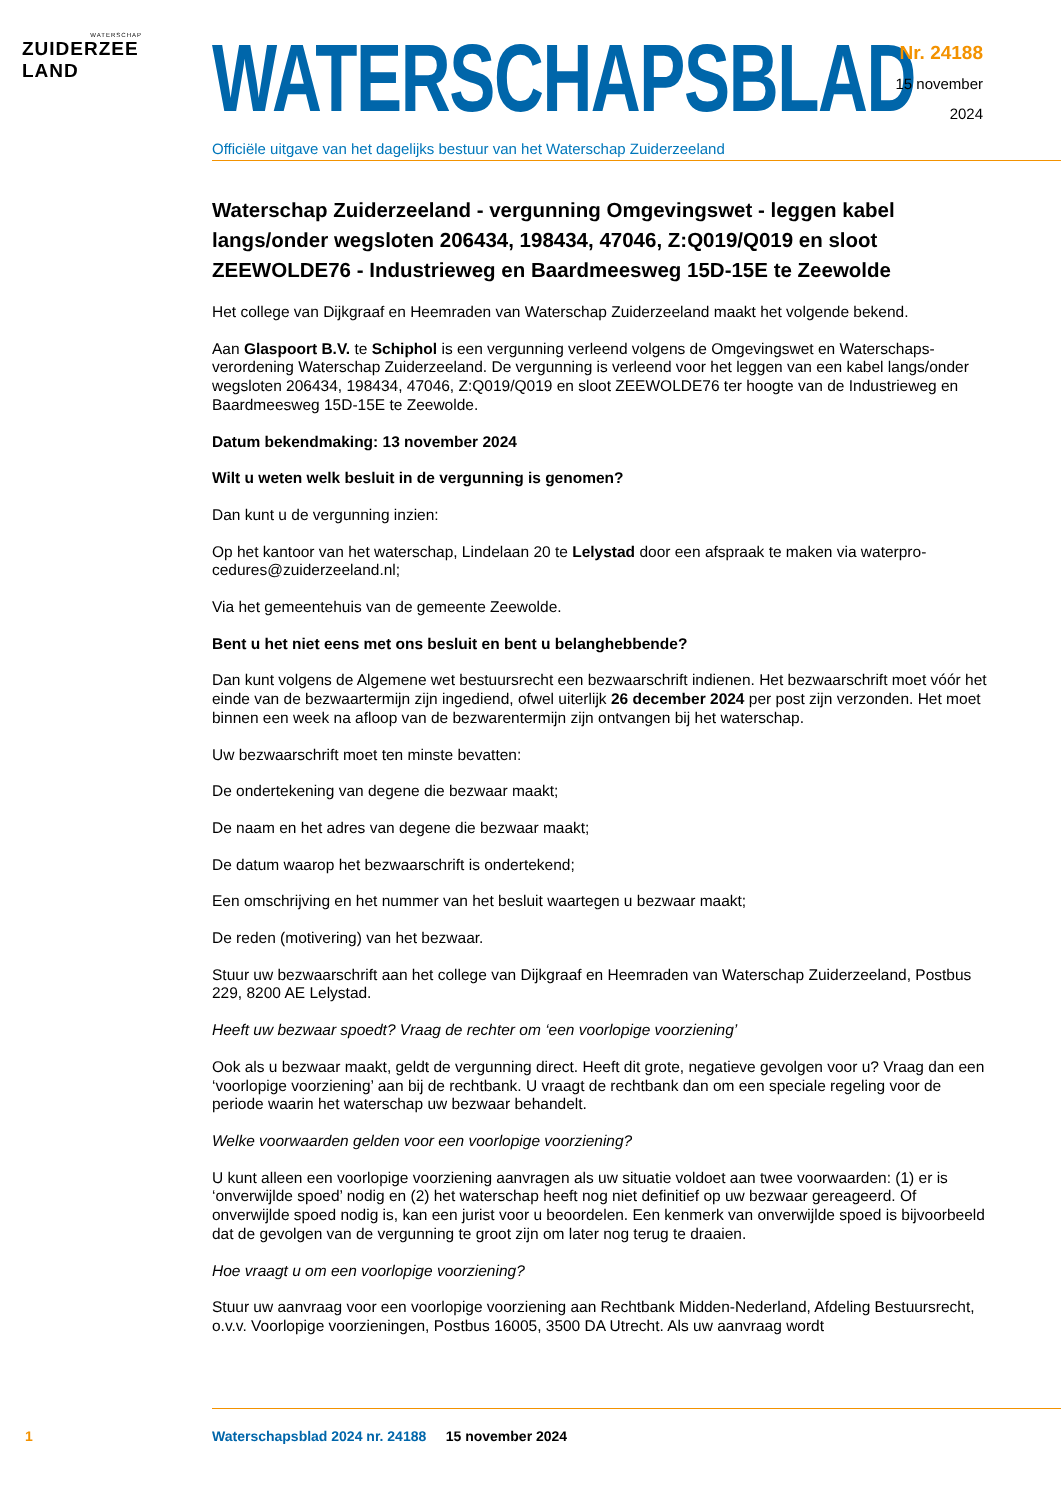WATERSCHAP
ZUIDERZEE LAND
WATERSCHAPSBLAD
Officiële uitgave van het dagelijks bestuur van het Waterschap Zuiderzeeland
Nr. 24188
15 november
2024
Waterschap Zuiderzeeland - vergunning Omgevingswet - leggen kabel langs/onder wegsloten 206434, 198434, 47046, Z:Q019/Q019 en sloot ZEEWOLDE76 - Industrieweg en Baardmeesweg 15D-15E te Zeewolde
Het college van Dijkgraaf en Heemraden van Waterschap Zuiderzeeland maakt het volgende bekend.
Aan Glaspoort B.V. te Schiphol is een vergunning verleend volgens de Omgevingswet en Waterschaps­verordening Waterschap Zuiderzeeland. De vergunning is verleend voor het leggen van een kabel langs/onder wegsloten 206434, 198434, 47046, Z:Q019/Q019 en sloot ZEEWOLDE76 ter hoogte van de Industrieweg en Baardmeesweg 15D-15E te Zeewolde.
Datum bekendmaking: 13 november 2024
Wilt u weten welk besluit in de vergunning is genomen?
Dan kunt u de vergunning inzien:
Op het kantoor van het waterschap, Lindelaan 20 te Lelystad door een afspraak te maken via waterpro­cedures@zuiderzeeland.nl;
Via het gemeentehuis van de gemeente Zeewolde.
Bent u het niet eens met ons besluit en bent u belanghebbende?
Dan kunt volgens de Algemene wet bestuursrecht een bezwaarschrift indienen. Het bezwaarschrift moet vóór het einde van de bezwaartermijn zijn ingediend, ofwel uiterlijk 26 december 2024 per post zijn verzonden. Het moet binnen een week na afloop van de bezwarentermijn zijn ontvangen bij het waterschap.
Uw bezwaarschrift moet ten minste bevatten:
De ondertekening van degene die bezwaar maakt;
De naam en het adres van degene die bezwaar maakt;
De datum waarop het bezwaarschrift is ondertekend;
Een omschrijving en het nummer van het besluit waartegen u bezwaar maakt;
De reden (motivering) van het bezwaar.
Stuur uw bezwaarschrift aan het college van Dijkgraaf en Heemraden van Waterschap Zuiderzeeland, Postbus 229, 8200 AE Lelystad.
Heeft uw bezwaar spoedt? Vraag de rechter om ‘een voorlopige voorziening’
Ook als u bezwaar maakt, geldt de vergunning direct. Heeft dit grote, negatieve gevolgen voor u? Vraag dan een ‘voorlopige voorziening’ aan bij de rechtbank. U vraagt de rechtbank dan om een speciale re­geling voor de periode waarin het waterschap uw bezwaar behandelt.
Welke voorwaarden gelden voor een voorlopige voorziening?
U kunt alleen een voorlopige voorziening aanvragen als uw situatie voldoet aan twee voorwaarden: (1) er is ‘onverwijlde spoed’ nodig en (2) het waterschap heeft nog niet definitief op uw bezwaar gere­ageerd. Of onverwijlde spoed nodig is, kan een jurist voor u beoordelen. Een kenmerk van onverwijlde spoed is bijvoorbeeld dat de gevolgen van de vergunning te groot zijn om later nog terug te draaien.
Hoe vraagt u om een voorlopige voorziening?
Stuur uw aanvraag voor een voorlopige voorziening aan Rechtbank Midden-Nederland, Afdeling Be­stuursrecht, o.v.v. Voorlopige voorzieningen, Postbus 16005, 3500 DA Utrecht. Als uw aanvraag wordt
1 Waterschapsblad 2024 nr. 24188 15 november 2024